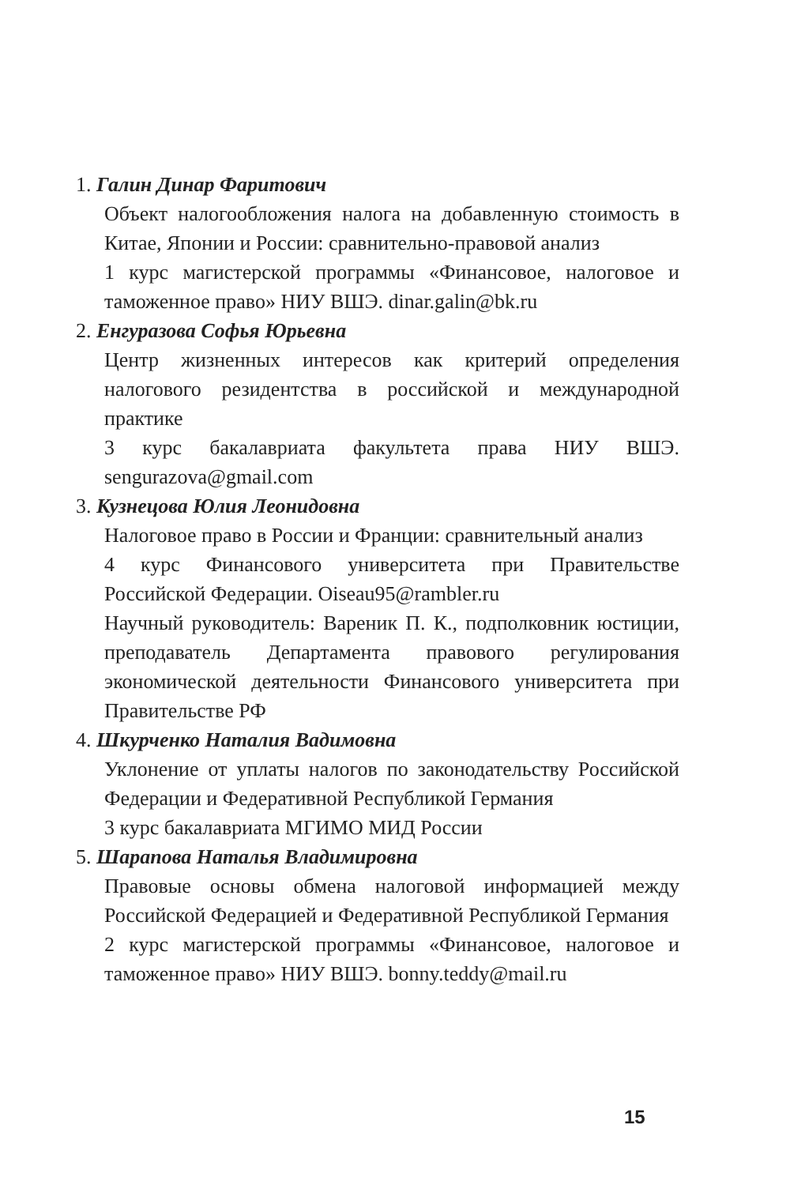1. Галин Динар Фаритович
Объект налогообложения налога на добавленную стоимость в Китае, Японии и России: сравнительно-правовой анализ
1 курс магистерской программы «Финансовое, налоговое и таможенное право» НИУ ВШЭ. dinar.galin@bk.ru
2. Енгуразова Софья Юрьевна
Центр жизненных интересов как критерий определения налогового резидентства в российской и международной практике
3 курс бакалавриата факультета права НИУ ВШЭ. sengurazova@gmail.com
3. Кузнецова Юлия Леонидовна
Налоговое право в России и Франции: сравнительный анализ
4 курс Финансового университета при Правительстве Российской Федерации. Oiseau95@rambler.ru
Научный руководитель: Вареник П. К., подполковник юстиции, преподаватель Департамента правового регулирования экономической деятельности Финансового университета при Правительстве РФ
4. Шкурченко Наталия Вадимовна
Уклонение от уплаты налогов по законодательству Российской Федерации и Федеративной Республикой Германия
3 курс бакалавриата МГИМО МИД России
5. Шарапова Наталья Владимировна
Правовые основы обмена налоговой информацией между Российской Федерацией и Федеративной Республикой Германия
2 курс магистерской программы «Финансовое, налоговое и таможенное право» НИУ ВШЭ. bonny.teddy@mail.ru
15